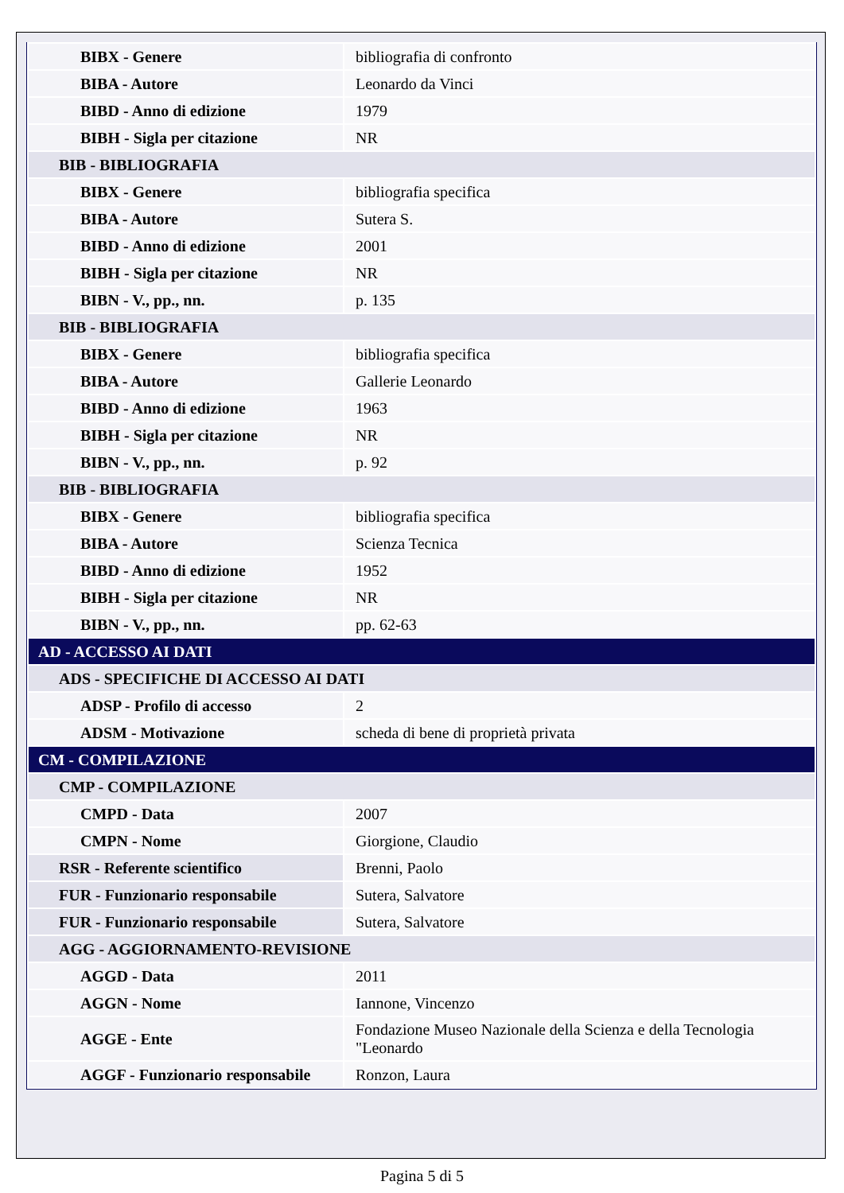| BIBX - Genere | bibliografia di confronto |
| BIBA - Autore | Leonardo da Vinci |
| BIBD - Anno di edizione | 1979 |
| BIBH - Sigla per citazione | NR |
| BIB - BIBLIOGRAFIA | |
| BIBX - Genere | bibliografia specifica |
| BIBA - Autore | Sutera S. |
| BIBD - Anno di edizione | 2001 |
| BIBH - Sigla per citazione | NR |
| BIBN - V., pp., nn. | p. 135 |
| BIB - BIBLIOGRAFIA | |
| BIBX - Genere | bibliografia specifica |
| BIBA - Autore | Gallerie Leonardo |
| BIBD - Anno di edizione | 1963 |
| BIBH - Sigla per citazione | NR |
| BIBN - V., pp., nn. | p. 92 |
| BIB - BIBLIOGRAFIA | |
| BIBX - Genere | bibliografia specifica |
| BIBA - Autore | Scienza Tecnica |
| BIBD - Anno di edizione | 1952 |
| BIBH - Sigla per citazione | NR |
| BIBN - V., pp., nn. | pp. 62-63 |
| AD - ACCESSO AI DATI | |
| ADS - SPECIFICHE DI ACCESSO AI DATI | |
| ADSP - Profilo di accesso | 2 |
| ADSM - Motivazione | scheda di bene di proprietà privata |
| CM - COMPILAZIONE | |
| CMP - COMPILAZIONE | |
| CMPD - Data | 2007 |
| CMPN - Nome | Giorgione, Claudio |
| RSR - Referente scientifico | Brenni, Paolo |
| FUR - Funzionario responsabile | Sutera, Salvatore |
| FUR - Funzionario responsabile | Sutera, Salvatore |
| AGG - AGGIORNAMENTO-REVISIONE | |
| AGGD - Data | 2011 |
| AGGN - Nome | Iannone, Vincenzo |
| AGGE - Ente | Fondazione Museo Nazionale della Scienza e della Tecnologia "Leonardo |
| AGGF - Funzionario responsabile | Ronzon, Laura |
Pagina 5 di 5